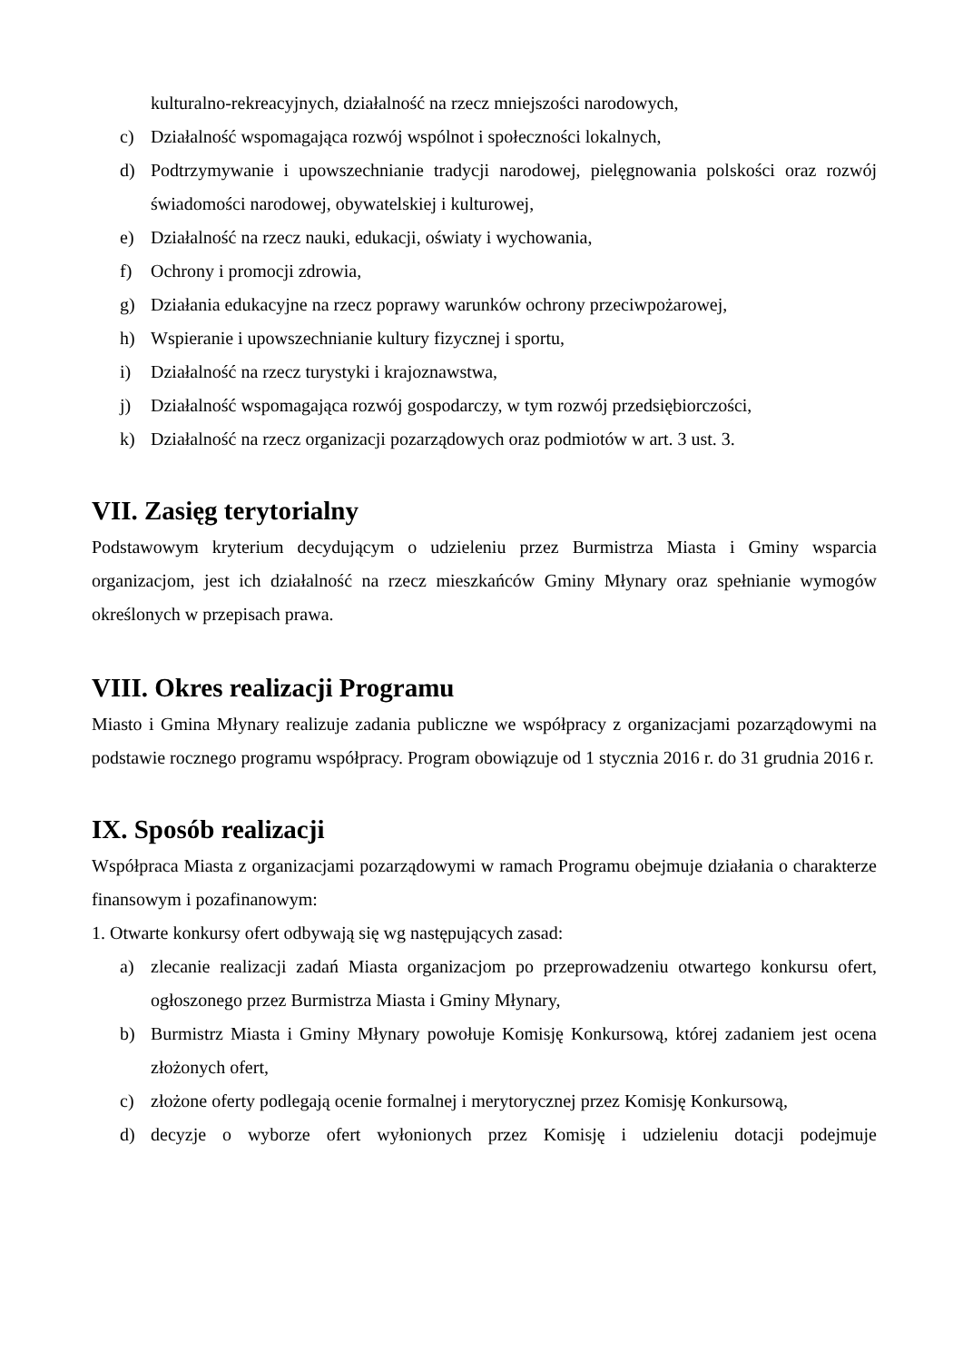kulturalno-rekreacyjnych, działalność na rzecz mniejszości narodowych,
c) Działalność wspomagająca rozwój wspólnot i społeczności lokalnych,
d) Podtrzymywanie i upowszechnianie tradycji narodowej, pielęgnowania polskości oraz rozwój świadomości narodowej, obywatelskiej i kulturowej,
e) Działalność na rzecz nauki, edukacji, oświaty i wychowania,
f) Ochrony i promocji zdrowia,
g) Działania edukacyjne na rzecz poprawy warunków ochrony przeciwpożarowej,
h) Wspieranie i upowszechnianie kultury fizycznej i sportu,
i) Działalność na rzecz turystyki i krajoznawstwa,
j) Działalność wspomagająca rozwój gospodarczy, w tym rozwój przedsiębiorczości,
k) Działalność na rzecz organizacji pozarządowych oraz podmiotów w art. 3 ust. 3.
VII. Zasięg terytorialny
Podstawowym kryterium decydującym o udzieleniu przez Burmistrza Miasta i Gminy wsparcia organizacjom, jest ich działalność na rzecz mieszkańców Gminy Młynary oraz spełnianie wymogów określonych w przepisach prawa.
VIII. Okres realizacji Programu
Miasto i Gmina Młynary realizuje zadania publiczne we współpracy z organizacjami pozarządowymi na podstawie rocznego programu współpracy. Program obowiązuje od 1 stycznia 2016 r. do 31 grudnia 2016 r.
IX. Sposób realizacji
Współpraca Miasta z organizacjami pozarządowymi w ramach Programu obejmuje działania o charakterze finansowym i pozafinanowym:
1. Otwarte konkursy ofert odbywają się wg następujących zasad:
a) zlecanie realizacji zadań Miasta organizacjom po przeprowadzeniu otwartego konkursu ofert, ogłoszonego przez Burmistrza Miasta i Gminy Młynary,
b) Burmistrz Miasta i Gminy Młynary powołuje Komisję Konkursową, której zadaniem jest ocena złożonych ofert,
c) złożone oferty podlegają ocenie formalnej i merytorycznej przez Komisję Konkursową,
d) decyzje o wyborze ofert wyłonionych przez Komisję i udzieleniu dotacji podejmuje